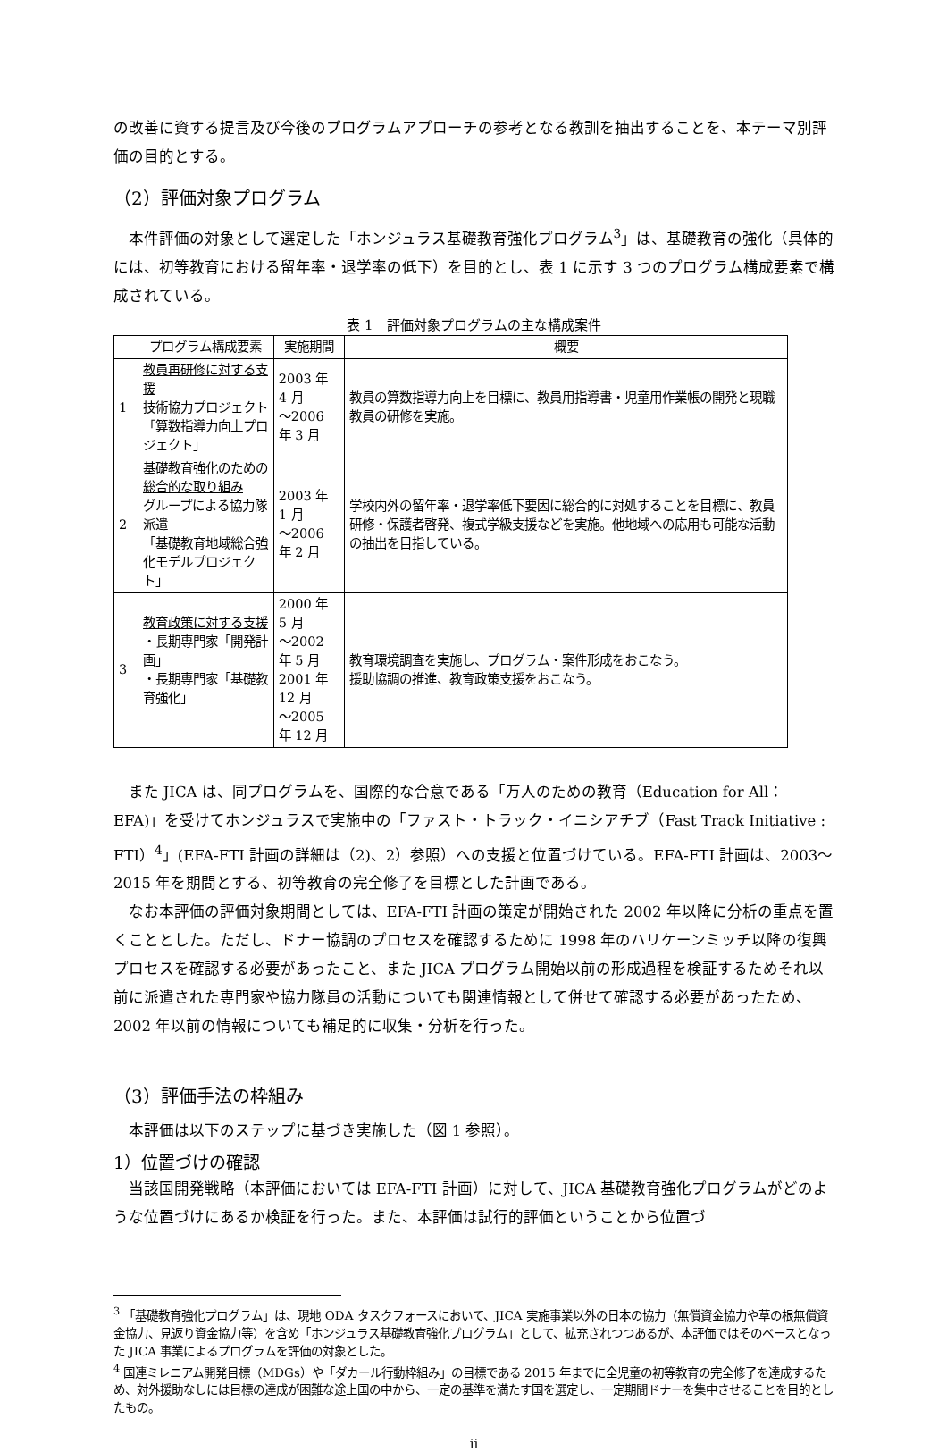の改善に資する提言及び今後のプログラムアプローチの参考となる教訓を抽出することを、本テーマ別評価の目的とする。
（2）評価対象プログラム
本件評価の対象として選定した「ホンジュラス基礎教育強化プログラム<sup>3</sup>」は、基礎教育の強化（具体的には、初等教育における留年率・退学率の低下）を目的とし、表 1 に示す 3 つのプログラム構成要素で構成されている。
表 1　評価対象プログラムの主な構成案件
| | プログラム構成要素 | 実施期間 | 概要 |
| --- | --- | --- | --- |
| 1 | 教員再研修に対する支援 技術協力プロジェクト 「算数指導力向上プロジェクト」 | 2003 年 4 月 ～2006 年 3 月 | 教員の算数指導力向上を目標に、教員用指導書・児童用作業帳の開発と現職教員の研修を実施。 |
| 2 | 基礎教育強化のための総合的な取り組み グループによる協力隊派遣 「基礎教育地域総合強化モデルプロジェクト」 | 2003 年 1 月 ～2006 年 2 月 | 学校内外の留年率・退学率低下要因に総合的に対処することを目標に、教員研修・保護者啓発、複式学級支援などを実施。他地域への応用も可能な活動の抽出を目指している。 |
| 3 | 教育政策に対する支援 ・長期専門家「開発計画」 ・長期専門家「基礎教育強化」 | 2000 年 5 月 ～2002 年 5 月 2001 年 12 月 ～2005 年 12 月 | 教育環境調査を実施し、プログラム・案件形成をおこなう。 援助協調の推進、教育政策支援をおこなう。 |
また JICA は、同プログラムを、国際的な合意である「万人のための教育（Education for All：EFA)」を受けてホンジュラスで実施中の「ファスト・トラック・イニシアチブ（Fast Track Initiative : FTI）<sup>4</sup>」(EFA-FTI 計画の詳細は（2)、2）参照）への支援と位置づけている。EFA-FTI 計画は、2003～2015 年を期間とする、初等教育の完全修了を目標とした計画である。
なお本評価の評価対象期間としては、EFA-FTI 計画の策定が開始された 2002 年以降に分析の重点を置くこととした。ただし、ドナー協調のプロセスを確認するために 1998 年のハリケーンミッチ以降の復興プロセスを確認する必要があったこと、また JICA プログラム開始以前の形成過程を検証するためそれ以前に派遣された専門家や協力隊員の活動についても関連情報として併せて確認する必要があったため、2002 年以前の情報についても補足的に収集・分析を行った。
（3）評価手法の枠組み
本評価は以下のステップに基づき実施した（図 1 参照）。
1）位置づけの確認
当該国開発戦略（本評価においては EFA-FTI 計画）に対して、JICA 基礎教育強化プログラムがどのような位置づけにあるか検証を行った。また、本評価は試行的評価ということから位置づ
<sup>3</sup> 「基礎教育強化プログラム」は、現地 ODA タスクフォースにおいて、JICA 実施事業以外の日本の協力（無償資金協力や草の根無償資金協力、見返り資金協力等）を含め「ホンジュラス基礎教育強化プログラム」として、拡充されつつあるが、本評価ではそのベースとなった JICA 事業によるプログラムを評価の対象とした。
<sup>4</sup> 国連ミレニアム開発目標（MDGs）や「ダカール行動枠組み」の目標である 2015 年までに全児童の初等教育の完全修了を達成するため、対外援助なしには目標の達成が困難な途上国の中から、一定の基準を満たす国を選定し、一定期間ドナーを集中させることを目的としたもの。
ii